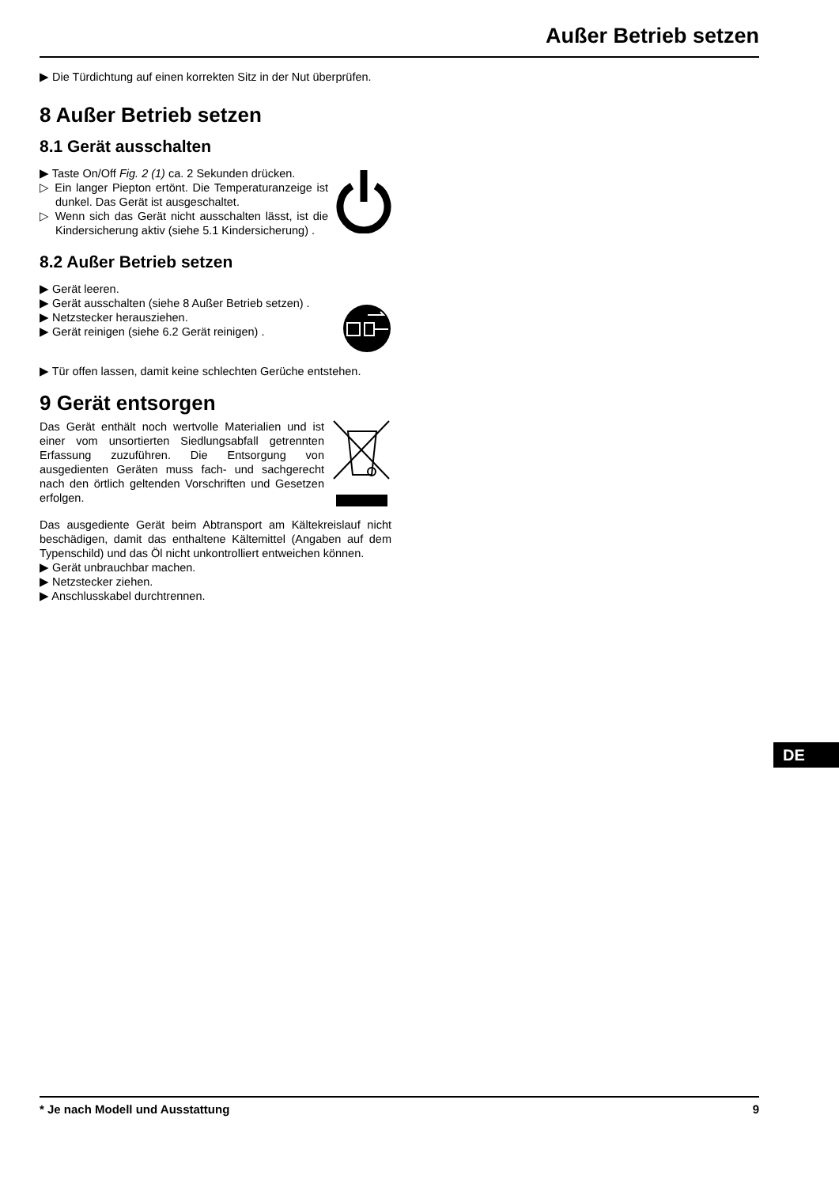Außer Betrieb setzen
▶ Die Türdichtung auf einen korrekten Sitz in der Nut überprüfen.
8 Außer Betrieb setzen
8.1 Gerät ausschalten
▶ Taste On/Off Fig. 2 (1) ca. 2 Sekunden drücken.
▷ Ein langer Piepton ertönt. Die Temperaturanzeige ist dunkel. Das Gerät ist ausgeschaltet.
▷ Wenn sich das Gerät nicht ausschalten lässt, ist die Kindersicherung aktiv (siehe 5.1 Kindersicherung) .
8.2 Außer Betrieb setzen
▶ Gerät leeren.
▶ Gerät ausschalten (siehe 8 Außer Betrieb setzen) .
▶ Netzstecker herausziehen.
▶ Gerät reinigen (siehe 6.2 Gerät reinigen) .
▶ Tür offen lassen, damit keine schlechten Gerüche entstehen.
9 Gerät entsorgen
Das Gerät enthält noch wertvolle Materialien und ist einer vom unsortierten Siedlungsabfall getrennten Erfassung zuzuführen. Die Entsorgung von ausgedienten Geräten muss fach- und sachgerecht nach den örtlich geltenden Vorschriften und Gesetzen erfolgen.
Das ausgediente Gerät beim Abtransport am Kältekreislauf nicht beschädigen, damit das enthaltene Kältemittel (Angaben auf dem Typenschild) und das Öl nicht unkontrolliert entweichen können.
▶ Gerät unbrauchbar machen.
▶ Netzstecker ziehen.
▶ Anschlusskabel durchtrennen.
DE
* Je nach Modell und Ausstattung 9